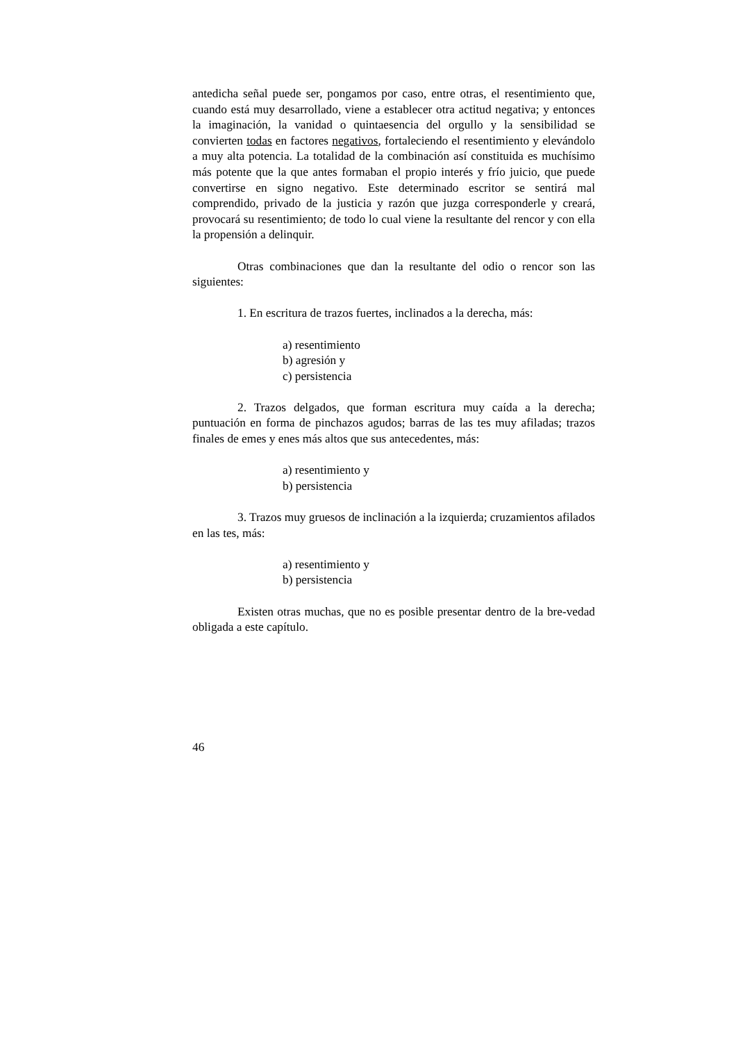antedicha señal puede ser, pongamos por caso, entre otras, el resentimiento que, cuando está muy desarrollado, viene a establecer otra actitud negativa; y entonces la imaginación, la vanidad o quintaesencia del orgullo y la sensibilidad se convierten todas en factores negativos, fortaleciendo el resentimiento y elevándolo a muy alta potencia. La totalidad de la combinación así constituida es muchísimo más potente que la que antes formaban el propio interés y frío juicio, que puede convertirse en signo negativo. Este determinado escritor se sentirá mal comprendido, privado de la justicia y razón que juzga corresponderle y creará, provocará su resentimiento; de todo lo cual viene la resultante del rencor y con ella la propensión a delinquir.
Otras combinaciones que dan la resultante del odio o rencor son las siguientes:
1. En escritura de trazos fuertes, inclinados a la derecha, más:
a) resentimiento
b) agresión y
c) persistencia
2. Trazos delgados, que forman escritura muy caída a la derecha; puntuación en forma de pinchazos agudos; barras de las tes muy afiladas; trazos finales de emes y enes más altos que sus antecedentes, más:
a) resentimiento y
b) persistencia
3. Trazos muy gruesos de inclinación a la izquierda; cruzamientos afilados en las tes, más:
a) resentimiento y
b) persistencia
Existen otras muchas, que no es posible presentar dentro de la bre-vedad obligada a este capítulo.
46